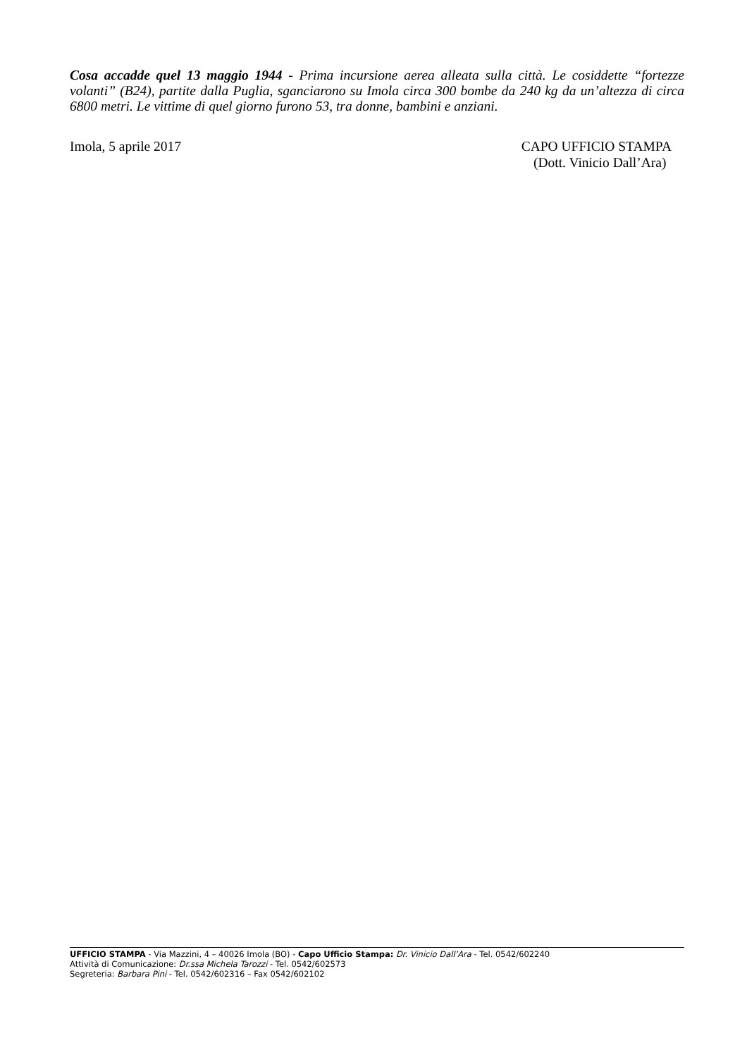Cosa accadde quel 13 maggio 1944 - Prima incursione aerea alleata sulla città. Le cosiddette “fortezze volanti” (B24), partite dalla Puglia, sganciarono su Imola circa 300 bombe da 240 kg da un’altezza di circa 6800 metri. Le vittime di quel giorno furono 53, tra donne, bambini e anziani.
Imola, 5 aprile 2017 CAPO UFFICIO STAMPA
(Dott. Vinicio Dall’Ara)
UFFICIO STAMPA - Via Mazzini, 4 – 40026 Imola (BO) - Capo Ufficio Stampa: Dr. Vinicio Dall’Ara - Tel. 0542/602240
Attività di Comunicazione: Dr.ssa Michela Tarozzi - Tel. 0542/602573
Segreteria: Barbara Pini - Tel. 0542/602316 – Fax 0542/602102